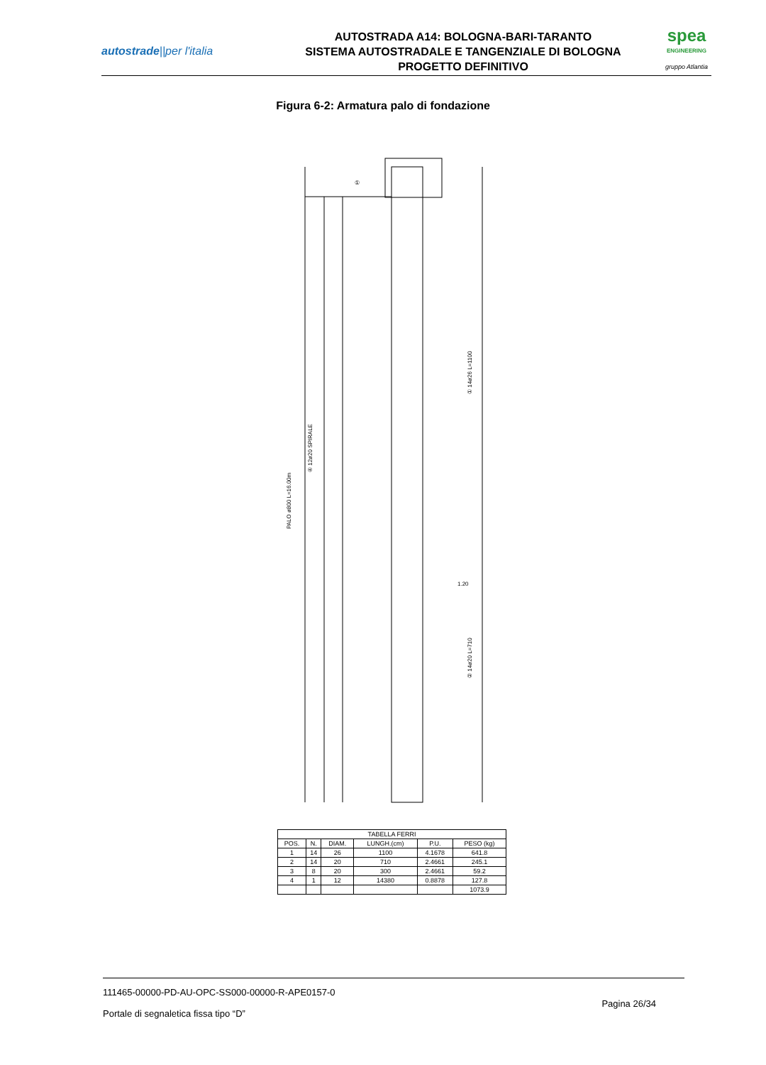autostrade||per l'italia
AUTOSTRADA A14: BOLOGNA-BARI-TARANTO
SISTEMA AUTOSTRADALE E TANGENZIALE DI BOLOGNA
PROGETTO DEFINITIVO
spea
ENGINEERING
gruppo Atlantia
Figura 6-2: Armatura palo di fondazione
①
PALO ø800 L=16.00m
④ 12ø20 SPIRALE
① 14ø26 L=1100
② 14ø20 L=710
1.20
| TABELLA FERRI | | | | | |
| --- | --- | --- | --- | --- | --- |
| POS. | N. | DIAM. | LUNGH.(cm) | P.U. | PESO (kg) |
| 1 | 14 | 26 | 1100 | 4.1678 | 641.8 |
| 2 | 14 | 20 | 710 | 2.4661 | 245.1 |
| 3 | 8 | 20 | 300 | 2.4661 | 59.2 |
| 4 | 1 | 12 | 14380 | 0.8878 | 127.8 |
| | | | | | 1073.9 |
111465-00000-PD-AU-OPC-SS000-00000-R-APE0157-0
Portale di segnaletica fissa tipo “D”
Pagina 26/34